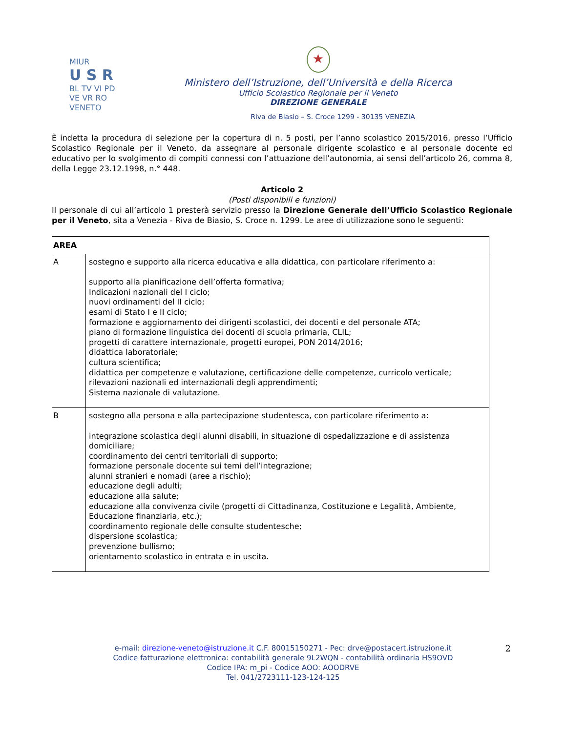MIUR
U S R
BL TV VI PD VE VR RO
VENETO
★
Ministero dell’Istruzione, dell’Università e della Ricerca
Ufficio Scolastico Regionale per il Veneto
DIREZIONE GENERALE
Riva de Biasio – S. Croce 1299 - 30135 VENEZIA
È indetta la procedura di selezione per la copertura di n. 5 posti, per l’anno scolastico 2015/2016, presso l’Ufficio Scolastico Regionale per il Veneto, da assegnare al personale dirigente scolastico e al personale docente ed educativo per lo svolgimento di compiti connessi con l’attuazione dell’autonomia, ai sensi dell’articolo 26, comma 8, della Legge 23.12.1998, n.° 448.
Articolo 2
(Posti disponibili e funzioni)
Il personale di cui all’articolo 1 presterà servizio presso la Direzione Generale dell’Ufficio Scolastico Regionale per il Veneto, sita a Venezia - Riva de Biasio, S. Croce n. 1299. Le aree di utilizzazione sono le seguenti:
| AREA | |
| --- | --- |
| A | sostegno e supporto alla ricerca educativa e alla didattica, con particolare riferimento a: supporto alla pianificazione dell’offerta formativa; Indicazioni nazionali del I ciclo; nuovi ordinamenti del II ciclo; esami di Stato I e II ciclo; formazione e aggiornamento dei dirigenti scolastici, dei docenti e del personale ATA; piano di formazione linguistica dei docenti di scuola primaria, CLIL; progetti di carattere internazionale, progetti europei, PON 2014/2016; didattica laboratoriale; cultura scientifica; didattica per competenze e valutazione, certificazione delle competenze, curricolo verticale; rilevazioni nazionali ed internazionali degli apprendimenti; Sistema nazionale di valutazione. |
| B | sostegno alla persona e alla partecipazione studentesca, con particolare riferimento a: integrazione scolastica degli alunni disabili, in situazione di ospedalizzazione e di assistenza domiciliare; coordinamento dei centri territoriali di supporto; formazione personale docente sui temi dell’integrazione; alunni stranieri e nomadi (aree a rischio); educazione degli adulti; educazione alla salute; educazione alla convivenza civile (progetti di Cittadinanza, Costituzione e Legalità, Ambiente, Educazione finanziaria, etc.); coordinamento regionale delle consulte studentesche; dispersione scolastica; prevenzione bullismo; orientamento scolastico in entrata e in uscita. |
e-mail: direzione-veneto@istruzione.it C.F. 80015150271 - Pec: drve@postacert.istruzione.it
Codice fatturazione elettronica: contabilità generale 9L2WQN - contabilità ordinaria HS9OVD
Codice IPA: m_pi - Codice AOO: AOODRVE
Tel. 041/2723111-123-124-125
2